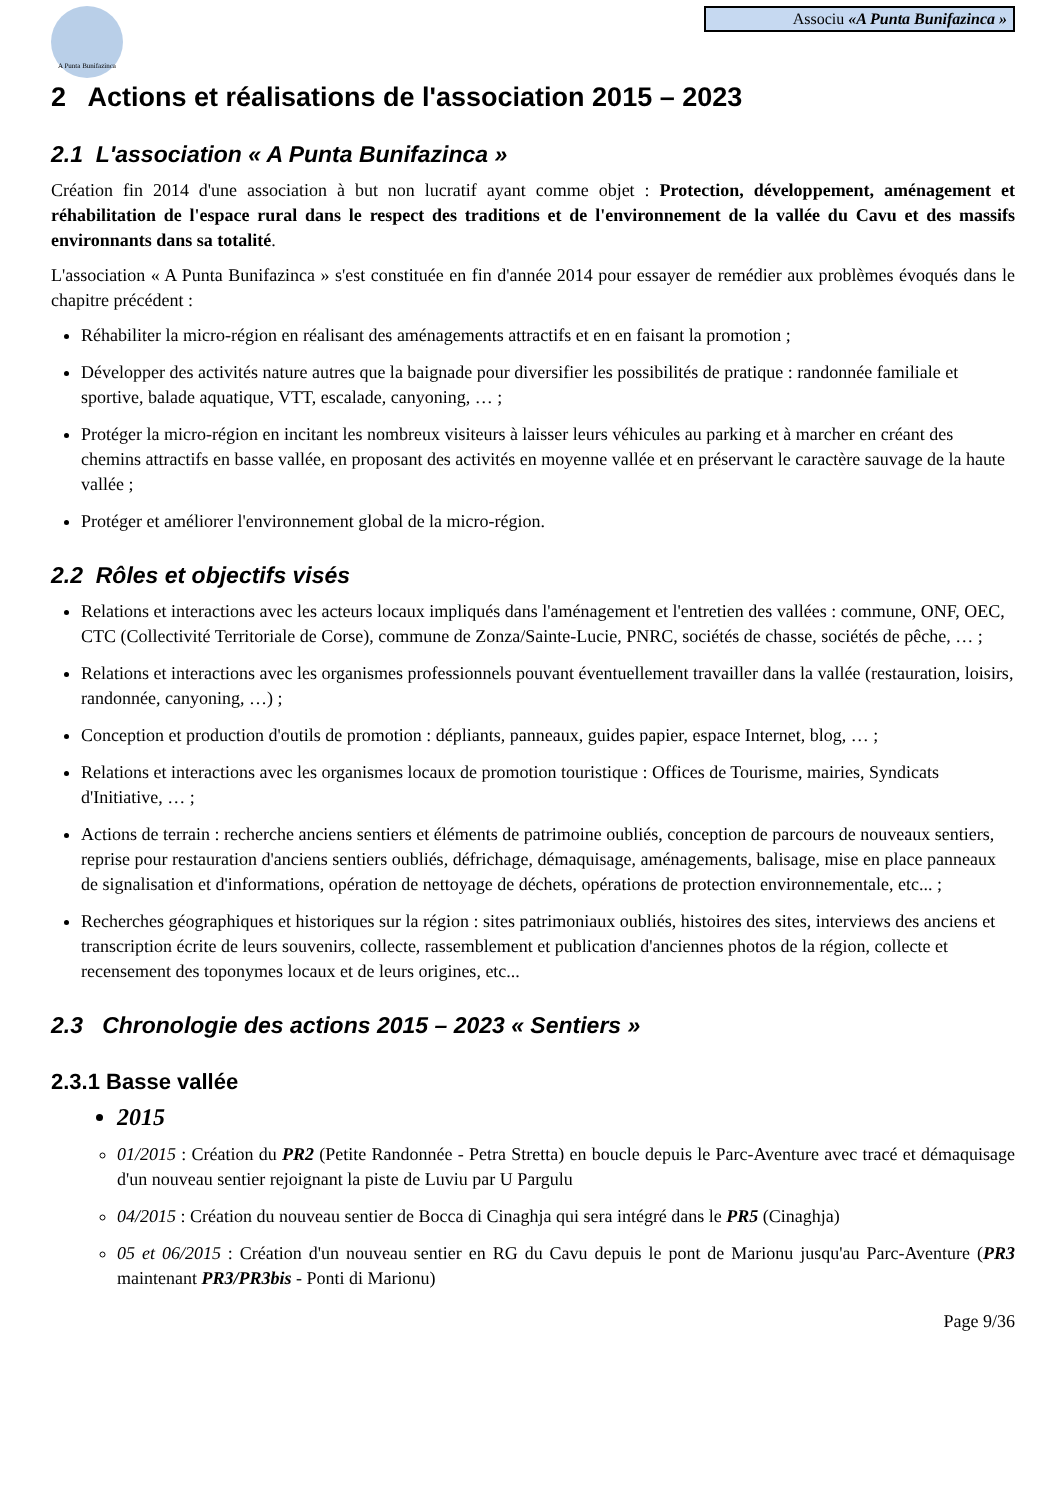A Punta Bunifazinca
Associu «A Punta Bunifazinca »
2 Actions et réalisations de l'association 2015 – 2023
2.1 L'association « A Punta Bunifazinca »
Création fin 2014 d'une association à but non lucratif ayant comme objet : Protection, développement, aménagement et réhabilitation de l'espace rural dans le respect des traditions et de l'environnement de la vallée du Cavu et des massifs environnants dans sa totalité.
L'association « A Punta Bunifazinca » s'est constituée en fin d'année 2014 pour essayer de remédier aux problèmes évoqués dans le chapitre précédent :
Réhabiliter la micro-région en réalisant des aménagements attractifs et en en faisant la promotion ;
Développer des activités nature autres que la baignade pour diversifier les possibilités de pratique : randonnée familiale et sportive, balade aquatique, VTT, escalade, canyoning, … ;
Protéger la micro-région en incitant les nombreux visiteurs à laisser leurs véhicules au parking et à marcher en créant des chemins attractifs en basse vallée, en proposant des activités en moyenne vallée et en préservant le caractère sauvage de la haute vallée ;
Protéger et améliorer l'environnement global de la micro-région.
2.2 Rôles et objectifs visés
Relations et interactions avec les acteurs locaux impliqués dans l'aménagement et l'entretien des vallées : commune, ONF, OEC, CTC (Collectivité Territoriale de Corse), commune de Zonza/Sainte-Lucie, PNRC, sociétés de chasse, sociétés de pêche, … ;
Relations et interactions avec les organismes professionnels pouvant éventuellement travailler dans la vallée (restauration, loisirs, randonnée, canyoning, …) ;
Conception et production d'outils de promotion : dépliants, panneaux, guides papier, espace Internet, blog, … ;
Relations et interactions avec les organismes locaux de promotion touristique : Offices de Tourisme, mairies, Syndicats d'Initiative, … ;
Actions de terrain : recherche anciens sentiers et éléments de patrimoine oubliés, conception de parcours de nouveaux sentiers, reprise pour restauration d'anciens sentiers oubliés, défrichage, démaquisage, aménagements, balisage, mise en place panneaux de signalisation et d'informations, opération de nettoyage de déchets, opérations de protection environnementale, etc... ;
Recherches géographiques et historiques sur la région : sites patrimoniaux oubliés, histoires des sites, interviews des anciens et transcription écrite de leurs souvenirs, collecte, rassemblement et publication d'anciennes photos de la région, collecte et recensement des toponymes locaux et de leurs origines, etc...
2.3 Chronologie des actions 2015 – 2023 « Sentiers »
2.3.1 Basse vallée
2015
01/2015 : Création du PR2 (Petite Randonnée - Petra Stretta) en boucle depuis le Parc-Aventure avec tracé et démaquisage d'un nouveau sentier rejoignant la piste de Luviu par U Pargulu
04/2015 : Création du nouveau sentier de Bocca di Cinaghja qui sera intégré dans le PR5 (Cinaghja)
05 et 06/2015 : Création d'un nouveau sentier en RG du Cavu depuis le pont de Marionu jusqu'au Parc-Aventure (PR3 maintenant PR3/PR3bis - Ponti di Marionu)
Page 9/36